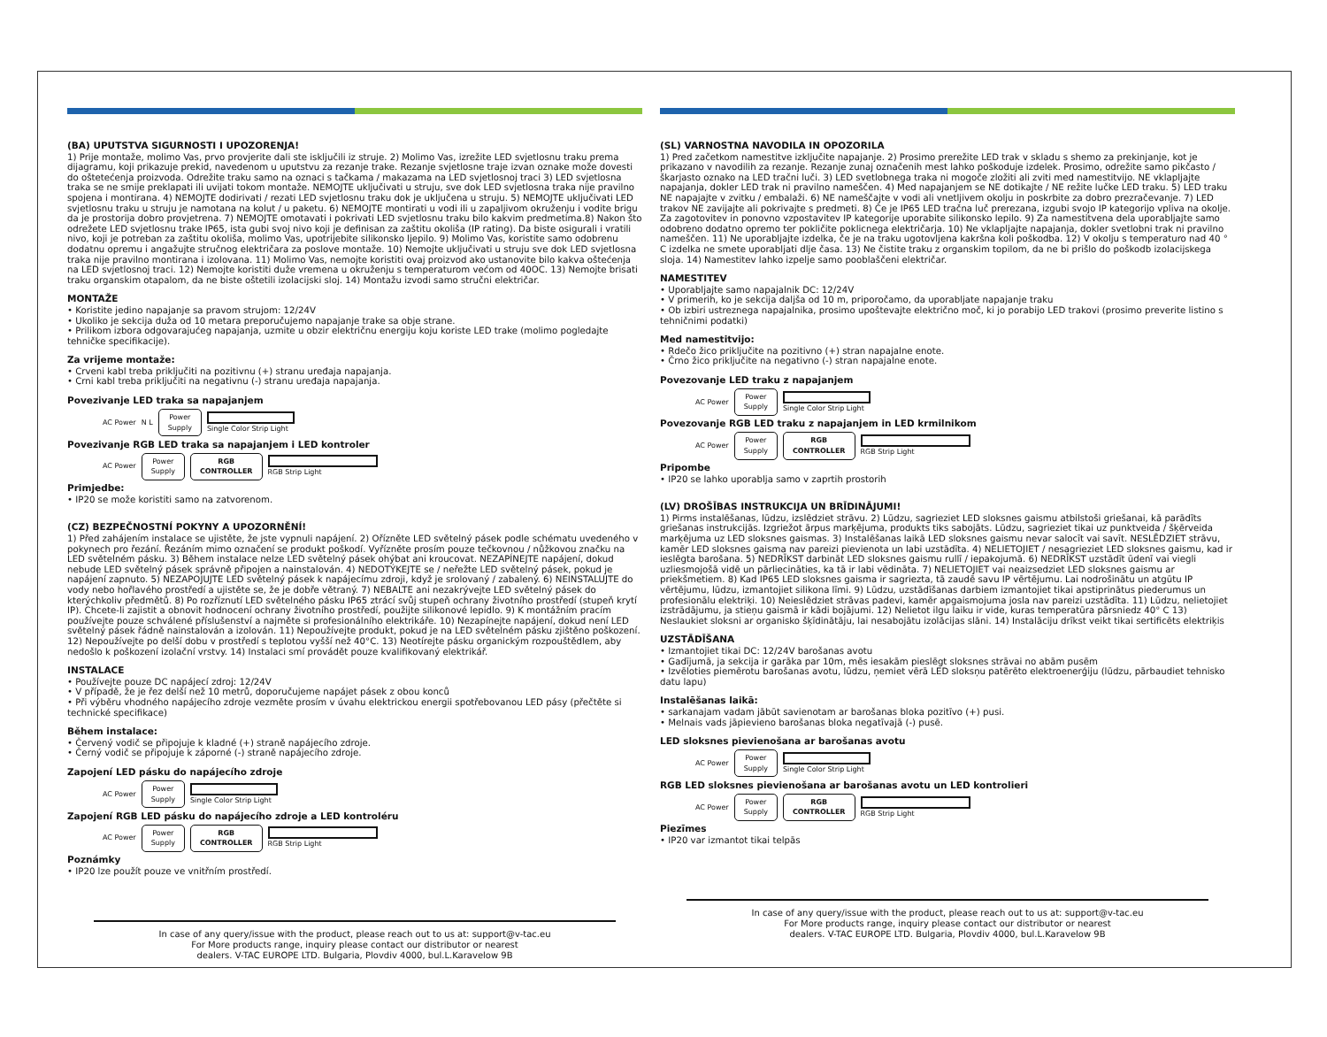(BA) UPUTSTVA SIGURNOSTI I UPOZORENJA!
1) Prije montaže, molimo Vas, prvo provjerite dali ste isključili iz struje. 2) Molimo Vas, izrežite LED svjetlosnu traku prema dijagramu, koji prikazuje prekid, navedenom u uputstvu za rezanje trake. Rezanje svjetlosne traje izvan oznake može dovesti do oštetećenja proizvoda. Odrežite traku samo na oznaci s tačkama / makazama na LED svjetlosnoj traci 3) LED svjetlosna traka se ne smije preklapati ili uvijati tokom montaže. NEMOJTE uključivati u struju, sve dok LED svjetlosna traka nije pravilno spojena i montirana. 4) NEMOJTE dodirivati / rezati LED svjetlosnu traku dok je uključena u struju. 5) NEMOJTE uključivati LED svjetlosnu traku u struju je namotana na kolut / u paketu. 6) NEMOJTE montirati u vodi ili u zapaljivom okruženju i vodite brigu da je prostorija dobro provjetrena. 7) NEMOJTE omotavati i pokrivati LED svjetlosnu traku bilo kakvim predmetima.8) Nakon što odrežete LED svjetlosnu trake IP65, ista gubi svoj nivo koji je definisan za zaštitu okoliša (IP rating). Da biste osigurali i vratili nivo, koji je potreban za zaštitu okoliša, molimo Vas, upotrijebite silikonsko ljepilo. 9) Molimo Vas, koristite samo odobrenu dodatnu opremu i angažujte stručnog električara za poslove montaže. 10) Nemojte uključivati u struju sve dok LED svjetlosna traka nije pravilno montirana i izolovana. 11) Molimo Vas, nemojte koristiti ovaj proizvod ako ustanovite bilo kakva oštećenja na LED svjetlosnoj traci. 12) Nemojte koristiti duže vremena u okruženju s temperaturom većom od 40OC. 13) Nemojte brisati traku organskim otapalom, da ne biste oštetili izolacijski sloj. 14) Montažu izvodi samo stručni električar.
MONTAŽE
• Koristite jedino napajanje sa pravom strujom: 12/24V
• Ukoliko je sekcija duža od 10 metara preporučujemo napajanje trake sa obje strane.
• Prilikom izbora odgovarajućeg napajanja, uzmite u obzir električnu energiju koju koriste LED trake (molimo pogledajte tehničke specifikacije).
Za vrijeme montaže:
• Crveni kabl treba priključiti na pozitivnu (+) stranu uređaja napajanja.
• Crni kabl treba priključiti na negativnu (-) stranu uređaja napajanja.
Povezivanje LED traka sa napajanjem
AC Power N L
Power
Supply
Single Color Strip Light
Povezivanje RGB LED traka sa napajanjem i LED kontroler
AC Power
Power
Supply
RGB
CONTROLLER
RGB Strip Light
Primjedbe:
• IP20 se može koristiti samo na zatvorenom.
(CZ) BEZPEČNOSTNÍ POKYNY A UPOZORNĚNÍ!
1) Před zahájením instalace se ujistěte, že jste vypnuli napájení. 2) Ořízněte LED světelný pásek podle schématu uvedeného v pokynech pro řezání. Řezáním mimo označení se produkt poškodí. Vyřízněte prosím pouze tečkovnou / nůžkovou značku na LED světelném pásku. 3) Během instalace nelze LED světelný pásek ohýbat ani kroucovat. NEZAPÍNEJTE napájení, dokud nebude LED světelný pásek správně připojen a nainstalován. 4) NEDOTÝKEJTE se / neřežte LED světelný pásek, pokud je napájení zapnuto. 5) NEZAPOJUJTE LED světelný pásek k napájecímu zdroji, když je srolovaný / zabalený. 6) NEINSTALUJTE do vody nebo hořlavého prostředí a ujistěte se, že je dobře větraný. 7) NEBALTE ani nezakrývejte LED světelný pásek do kterýchkoliv předmětů. 8) Po rozříznutí LED světelného pásku IP65 ztrácí svůj stupeň ochrany životního prostředí (stupeň krytí IP). Chcete-li zajistit a obnovit hodnocení ochrany životního prostředí, použijte silikonové lepidlo. 9) K montážním pracím používejte pouze schválené příslušenství a najměte si profesionálního elektrikáře. 10) Nezapínejte napájení, dokud není LED světelný pásek řádně nainstalován a izolován. 11) Nepoužívejte produkt, pokud je na LED světelném pásku zjištěno poškození. 12) Nepoužívejte po delší dobu v prostředí s teplotou vyšší než 40°C. 13) Neotírejte pásku organickým rozpouštědlem, aby nedošlo k poškození izolační vrstvy. 14) Instalaci smí provádět pouze kvalifikovaný elektrikář.
INSTALACE
• Používejte pouze DC napájecí zdroj: 12/24V
• V případě, že je řez delší než 10 metrů, doporučujeme napájet pásek z obou konců
• Při výběru vhodného napájecího zdroje vezměte prosím v úvahu elektrickou energii spotřebovanou LED pásy (přečtěte si technické specifikace)
Během instalace:
• Červený vodič se připojuje k kladné (+) straně napájecího zdroje.
• Černý vodič se připojuje k záporné (-) straně napájecího zdroje.
Zapojení LED pásku do napájecího zdroje
AC Power
Power
Supply
Single Color Strip Light
Zapojení RGB LED pásku do napájecího zdroje a LED kontroléru
AC Power
Power
Supply
RGB
CONTROLLER
RGB Strip Light
Poznámky
• IP20 lze použít pouze ve vnitřním prostředí.
In case of any query/issue with the product, please reach out to us at: support@v-tac.eu
For More products range, inquiry please contact our distributor or nearest
dealers. V-TAC EUROPE LTD. Bulgaria, Plovdiv 4000, bul.L.Karavelow 9B
(SL) VARNOSTNA NAVODILA IN OPOZORILA
1) Pred začetkom namestitve izključite napajanje. 2) Prosimo prerežite LED trak v skladu s shemo za prekinjanje, kot je prikazano v navodilih za rezanje. Rezanje zunaj označenih mest lahko poškoduje izdelek. Prosimo, odrežite samo pikčasto / škarjasto oznako na LED tračni luči. 3) LED svetlobnega traka ni mogoče zložiti ali zviti med namestitvijo. NE vklapljajte napajanja, dokler LED trak ni pravilno nameščen. 4) Med napajanjem se NE dotikajte / NE režite lučke LED traku. 5) LED traku NE napajajte v zvitku / embalaži. 6) NE nameščajte v vodi ali vnetljivem okolju in poskrbite za dobro prezračevanje. 7) LED trakov NE zavijajte ali pokrivajte s predmeti. 8) Če je IP65 LED tračna luč prerezana, izgubi svojo IP kategorijo vpliva na okolje. Za zagotovitev in ponovno vzpostavitev IP kategorije uporabite silikonsko lepilo. 9) Za namestitvena dela uporabljajte samo odobreno dodatno opremo ter pokličite poklicnega električarja. 10) Ne vklapljajte napajanja, dokler svetlobni trak ni pravilno nameščen. 11) Ne uporabljajte izdelka, če je na traku ugotovljena kakršna koli poškodba. 12) V okolju s temperaturo nad 40 ° C izdelka ne smete uporabljati dlje časa. 13) Ne čistite traku z organskim topilom, da ne bi prišlo do poškodb izolacijskega sloja. 14) Namestitev lahko izpelje samo pooblaščeni električar.
NAMESTITEV
• Uporabljajte samo napajalnik DC: 12/24V
• V primerih, ko je sekcija daljša od 10 m, priporočamo, da uporabljate napajanje traku
• Ob izbiri ustreznega napajalnika, prosimo upoštevajte električno moč, ki jo porabijo LED trakovi (prosimo preverite listino s tehničnimi podatki)
Med namestitvijo:
• Rdečo žico priključite na pozitivno (+) stran napajalne enote.
• Črno žico priključite na negativno (-) stran napajalne enote.
Povezovanje LED traku z napajanjem
AC Power
Power
Supply
Single Color Strip Light
Povezovanje RGB LED traku z napajanjem in LED krmilnikom
AC Power
Power
Supply
RGB
CONTROLLER
RGB Strip Light
Pripombe
• IP20 se lahko uporablja samo v zaprtih prostorih
(LV) DROŠĪBAS INSTRUKCIJA UN BRĪDINĀJUMI!
1) Pirms instalēšanas, lūdzu, izslēdziet strāvu. 2) Lūdzu, sagrieziet LED sloksnes gaismu atbilstoši griešanai, kā parādīts griešanas instrukcijās. Izgriežot ārpus marķējuma, produkts tiks sabojāts. Lūdzu, sagrieziet tikai uz punktveida / šķērveida marķējuma uz LED sloksnes gaismas. 3) Instalēšanas laikā LED sloksnes gaismu nevar salocīt vai savīt. NESLĒDZIET strāvu, kamēr LED sloksnes gaisma nav pareizi pievienota un labi uzstādīta. 4) NELIETOJIET / nesagrieziet LED sloksnes gaismu, kad ir ieslēgta barošana. 5) NEDRĪKST darbināt LED sloksnes gaismu rullī / iepakojumā. 6) NEDRĪKST uzstādīt ūdenī vai viegli uzliesmojošā vidē un pārliecināties, ka tā ir labi vēdināta. 7) NELIETOJIET vai neaizsedziet LED sloksnes gaismu ar priekšmetiem. 8) Kad IP65 LED sloksnes gaisma ir sagriezta, tā zaudē savu IP vērtējumu. Lai nodrošinātu un atgūtu IP vērtējumu, lūdzu, izmantojiet silikona līmi. 9) Lūdzu, uzstādīšanas darbiem izmantojiet tikai apstiprinātus piederumus un profesionālu elektriķi. 10) Neieslēdziet strāvas padevi, kamēr apgaismojuma josla nav pareizi uzstādīta. 11) Lūdzu, nelietojiet izstrādājumu, ja stieņu gaismā ir kādi bojājumi. 12) Nelietot ilgu laiku ir vide, kuras temperatūra pārsniedz 40° C 13) Neslaukiet sloksni ar organisko šķīdinātāju, lai nesabojātu izolācijas slāni. 14) Instalāciju drīkst veikt tikai sertificēts elektriķis
UZSTĀDĪŠANA
• Izmantojiet tikai DC: 12/24V barošanas avotu
• Gadījumā, ja sekcija ir garāka par 10m, mēs iesakām pieslēgt sloksnes strāvai no abām pusēm
• Izvēloties piemērotu barošanas avotu, lūdzu, ņemiet vērā LED sloksņu patērēto elektroenerģiju (lūdzu, pārbaudiet tehnisko datu lapu)
Instalēšanas laikā:
• sarkanajam vadam jābūt savienotam ar barošanas bloka pozitīvo (+) pusi.
• Melnais vads jāpievieno barošanas bloka negatīvajā (-) pusē.
LED sloksnes pievienošana ar barošanas avotu
AC Power
Power
Supply
Single Color Strip Light
RGB LED sloksnes pievienošana ar barošanas avotu un LED kontrolieri
AC Power
Power
Supply
RGB
CONTROLLER
RGB Strip Light
Piezīmes
• IP20 var izmantot tikai telpās
In case of any query/issue with the product, please reach out to us at: support@v-tac.eu
For More products range, inquiry please contact our distributor or nearest
dealers. V-TAC EUROPE LTD. Bulgaria, Plovdiv 4000, bul.L.Karavelow 9B